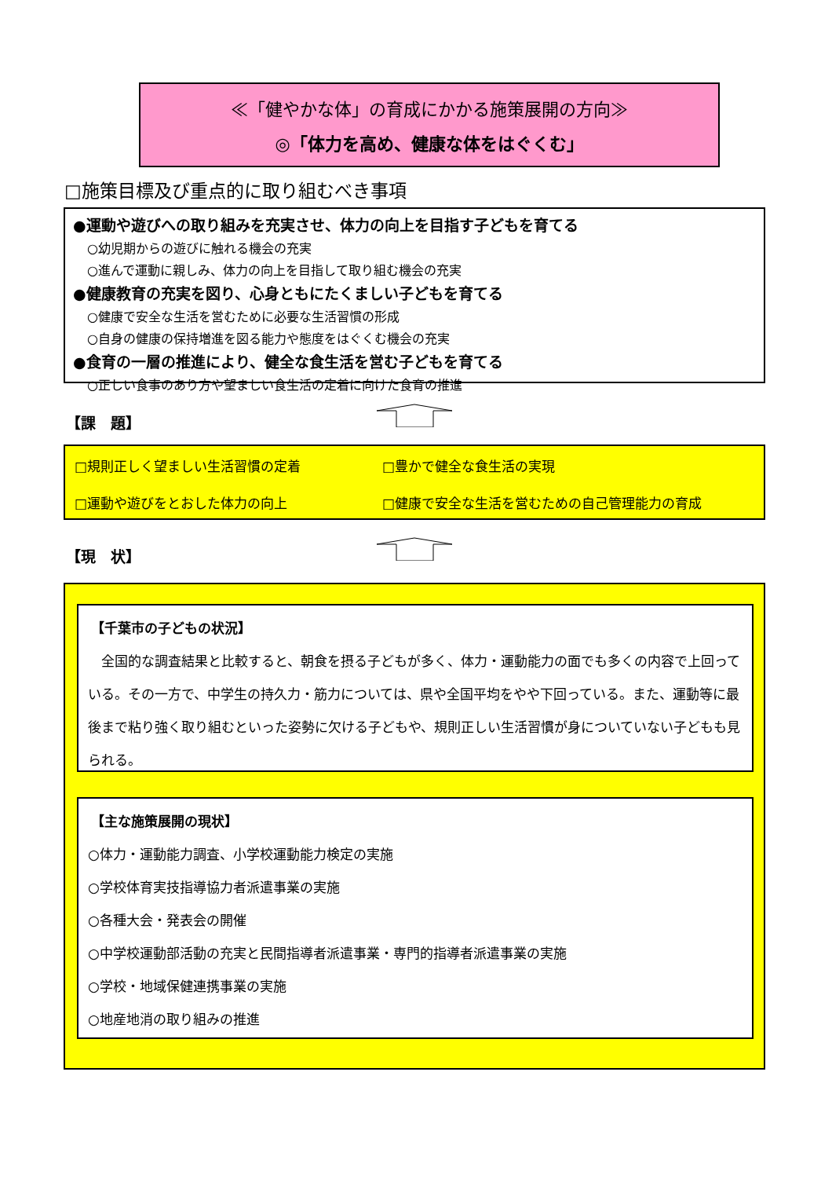≪「健やかな体」の育成にかかる施策展開の方向≫
◎「体力を高め、健康な体をはぐくむ」
□施策目標及び重点的に取り組むべき事項
●運動や遊びへの取り組みを充実させ、体力の向上を目指す子どもを育てる
○幼児期からの遊びに触れる機会の充実
○進んで運動に親しみ、体力の向上を目指して取り組む機会の充実
●健康教育の充実を図り、心身ともにたくましい子どもを育てる
○健康で安全な生活を営むために必要な生活習慣の形成
○自身の健康の保持増進を図る能力や態度をはぐくむ機会の充実
●食育の一層の推進により、健全な食生活を営む子どもを育てる
○正しい食事のあり方や望ましい食生活の定着に向けた食育の推進
【課　題】
□規則正しく望ましい生活習慣の定着
□豊かで健全な食生活の実現
□運動や遊びをとおした体力の向上
□健康で安全な生活を営むための自己管理能力の育成
【現　状】
【千葉市の子どもの状況】
　全国的な調査結果と比較すると、朝食を摂る子どもが多く、体力・運動能力の面でも多くの内容で上回っている。その一方で、中学生の持久力・筋力については、県や全国平均をやや下回っている。また、運動等に最後まで粘り強く取り組むといった姿勢に欠ける子どもや、規則正しい生活習慣が身についていない子どもも見られる。
【主な施策展開の現状】
○体力・運動能力調査、小学校運動能力検定の実施
○学校体育実技指導協力者派遣事業の実施
○各種大会・発表会の開催
○中学校運動部活動の充実と民間指導者派遣事業・専門的指導者派遣事業の実施
○学校・地域保健連携事業の実施
○地産地消の取り組みの推進